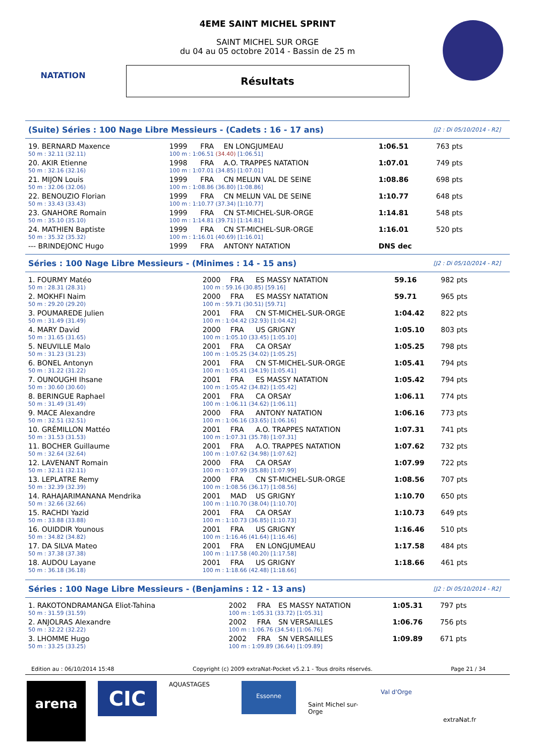NATATION
4EME SAINT MICHEL SPRINT
SAINT MICHEL SUR ORGE
du 04 au 05 octobre 2014 - Bassin de 25 m
Résultats
(Suite) Séries : 100 Nage Libre Messieurs - (Cadets : 16 - 17 ans) [J2 : Di 05/10/2014 - R2]
| 19. BERNARD Maxence | 1999 | FRA | EN LONGJUMEAU | 1:06.51 | 763 pts |
| 50 m : 32.11 (32.11) | 100 m : 1:06.51 (34.40) [1:06.51] | | | | |
| 20. AKIR Etienne | 1998 | FRA | A.O. TRAPPES NATATION | 1:07.01 | 749 pts |
| 50 m : 32.16 (32.16) | 100 m : 1:07.01 (34.85) [1:07.01] | | | | |
| 21. MIJON Louis | 1999 | FRA | CN MELUN VAL DE SEINE | 1:08.86 | 698 pts |
| 50 m : 32.06 (32.06) | 100 m : 1:08.86 (36.80) [1:08.86] | | | | |
| 22. BENOUZIO Florian | 1999 | FRA | CN MELUN VAL DE SEINE | 1:10.77 | 648 pts |
| 50 m : 33.43 (33.43) | 100 m : 1:10.77 (37.34) [1:10.77] | | | | |
| 23. GNAHORE Romain | 1999 | FRA | CN ST-MICHEL-SUR-ORGE | 1:14.81 | 548 pts |
| 50 m : 35.10 (35.10) | 100 m : 1:14.81 (39.71) [1:14.81] | | | | |
| 24. MATHIEN Baptiste | 1999 | FRA | CN ST-MICHEL-SUR-ORGE | 1:16.01 | 520 pts |
| 50 m : 35.32 (35.32) | 100 m : 1:16.01 (40.69) [1:16.01] | | | | |
| --- BRINDEJONC Hugo | 1999 | FRA | ANTONY NATATION | DNS dec | |
Séries : 100 Nage Libre Messieurs - (Minimes : 14 - 15 ans) [J2 : Di 05/10/2014 - R2]
| 1. FOURMY Matéo | 2000 | FRA | ES MASSY NATATION | 59.16 | 982 pts |
| 50 m : 28.31 (28.31) | 100 m : 59.16 (30.85) [59.16] | | | | |
| 2. MOKHFI Naim | 2000 | FRA | ES MASSY NATATION | 59.71 | 965 pts |
| 50 m : 29.20 (29.20) | 100 m : 59.71 (30.51) [59.71] | | | | |
| 3. POUMAREDE Julien | 2001 | FRA | CN ST-MICHEL-SUR-ORGE | 1:04.42 | 822 pts |
| 50 m : 31.49 (31.49) | 100 m : 1:04.42 (32.93) [1:04.42] | | | | |
| 4. MARY David | 2000 | FRA | US GRIGNY | 1:05.10 | 803 pts |
| 50 m : 31.65 (31.65) | 100 m : 1:05.10 (33.45) [1:05.10] | | | | |
| 5. NEUVILLE Malo | 2001 | FRA | CA ORSAY | 1:05.25 | 798 pts |
| 50 m : 31.23 (31.23) | 100 m : 1:05.25 (34.02) [1:05.25] | | | | |
| 6. BONEL Antonyn | 2001 | FRA | CN ST-MICHEL-SUR-ORGE | 1:05.41 | 794 pts |
| 50 m : 31.22 (31.22) | 100 m : 1:05.41 (34.19) [1:05.41] | | | | |
| 7. OUNOUGHI Ihsane | 2001 | FRA | ES MASSY NATATION | 1:05.42 | 794 pts |
| 50 m : 30.60 (30.60) | 100 m : 1:05.42 (34.82) [1:05.42] | | | | |
| 8. BERINGUE Raphael | 2001 | FRA | CA ORSAY | 1:06.11 | 774 pts |
| 50 m : 31.49 (31.49) | 100 m : 1:06.11 (34.62) [1:06.11] | | | | |
| 9. MACE Alexandre | 2000 | FRA | ANTONY NATATION | 1:06.16 | 773 pts |
| 50 m : 32.51 (32.51) | 100 m : 1:06.16 (33.65) [1:06.16] | | | | |
| 10. GRÉMILLON Mattéo | 2001 | FRA | A.O. TRAPPES NATATION | 1:07.31 | 741 pts |
| 50 m : 31.53 (31.53) | 100 m : 1:07.31 (35.78) [1:07.31] | | | | |
| 11. BOCHER Guillaume | 2001 | FRA | A.O. TRAPPES NATATION | 1:07.62 | 732 pts |
| 50 m : 32.64 (32.64) | 100 m : 1:07.62 (34.98) [1:07.62] | | | | |
| 12. LAVENANT Romain | 2000 | FRA | CA ORSAY | 1:07.99 | 722 pts |
| 50 m : 32.11 (32.11) | 100 m : 1:07.99 (35.88) [1:07.99] | | | | |
| 13. LEPLATRE Remy | 2000 | FRA | CN ST-MICHEL-SUR-ORGE | 1:08.56 | 707 pts |
| 50 m : 32.39 (32.39) | 100 m : 1:08.56 (36.17) [1:08.56] | | | | |
| 14. RAHAJARIMANANA Mendrika | 2001 | MAD | US GRIGNY | 1:10.70 | 650 pts |
| 50 m : 32.66 (32.66) | 100 m : 1:10.70 (38.04) [1:10.70] | | | | |
| 15. RACHDI Yazid | 2001 | FRA | CA ORSAY | 1:10.73 | 649 pts |
| 50 m : 33.88 (33.88) | 100 m : 1:10.73 (36.85) [1:10.73] | | | | |
| 16. OUIDDIR Younous | 2001 | FRA | US GRIGNY | 1:16.46 | 510 pts |
| 50 m : 34.82 (34.82) | 100 m : 1:16.46 (41.64) [1:16.46] | | | | |
| 17. DA SILVA Mateo | 2001 | FRA | EN LONGJUMEAU | 1:17.58 | 484 pts |
| 50 m : 37.38 (37.38) | 100 m : 1:17.58 (40.20) [1:17.58] | | | | |
| 18. AUDOU Layane | 2001 | FRA | US GRIGNY | 1:18.66 | 461 pts |
| 50 m : 36.18 (36.18) | 100 m : 1:18.66 (42.48) [1:18.66] | | | | |
Séries : 100 Nage Libre Messieurs - (Benjamins : 12 - 13 ans) [J2 : Di 05/10/2014 - R2]
| 1. RAKOTONDRAMANGA Eliot-Tahina | 2002 | FRA | ES MASSY NATATION | 1:05.31 | 797 pts |
| 50 m : 31.59 (31.59) | 100 m : 1:05.31 (33.72) [1:05.31] | | | | |
| 2. ANJOLRAS Alexandre | 2002 | FRA | SN VERSAILLES | 1:06.76 | 756 pts |
| 50 m : 32.22 (32.22) | 100 m : 1:06.76 (34.54) [1:06.76] | | | | |
| 3. LHOMME Hugo | 2002 | FRA | SN VERSAILLES | 1:09.89 | 671 pts |
| 50 m : 33.25 (33.25) | 100 m : 1:09.89 (36.64) [1:09.89] | | | | |
Edition au : 06/10/2014 15:48 Copyright (c) 2009 extraNat-Pocket v5.2.1 - Tous droits réservés. Page 21 / 34
arena
CIC
AQUASTAGES
Essonne
Saint Michel sur-Orge
Val d'Orge
extraNat.fr